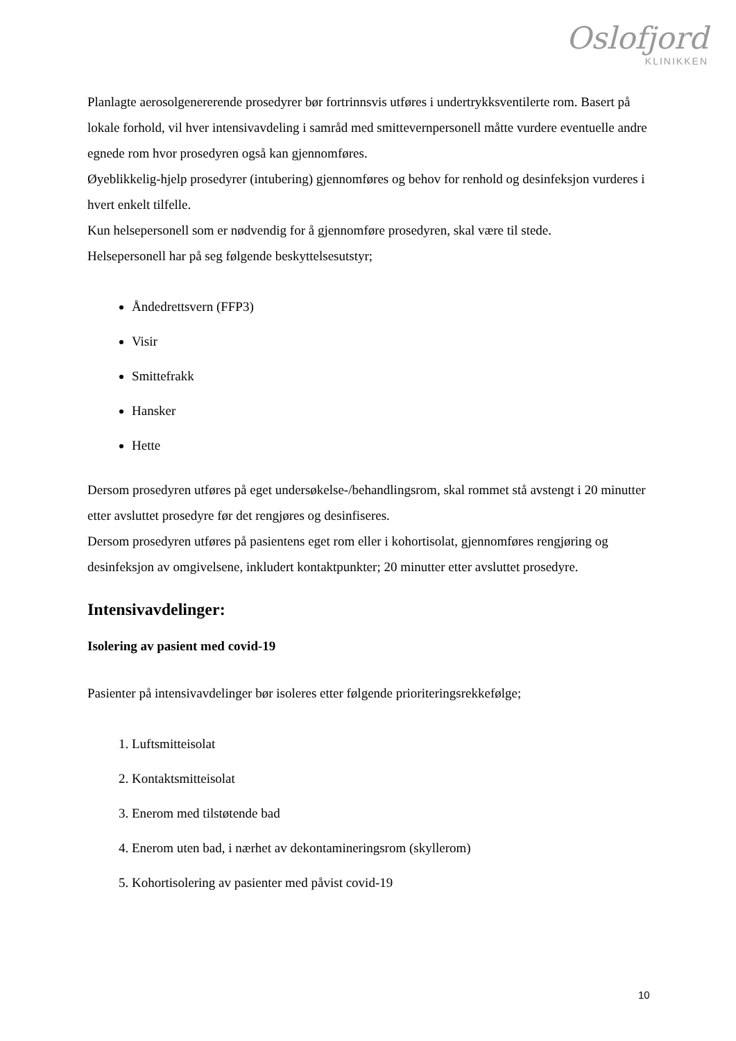Oslofjord
KLINIKKEN
Planlagte aerosolgenererende prosedyrer bør fortrinnsvis utføres i undertrykksventilerte rom. Basert på lokale forhold, vil hver intensivavdeling i samråd med smittevernpersonell måtte vurdere eventuelle andre egnede rom hvor prosedyren også kan gjennomføres.
Øyeblikkelig-hjelp prosedyrer (intubering) gjennomføres og behov for renhold og desinfeksjon vurderes i hvert enkelt tilfelle.
Kun helsepersonell som er nødvendig for å gjennomføre prosedyren, skal være til stede.
Helsepersonell har på seg følgende beskyttelsesutstyr;
Åndedrettsvern (FFP3)
Visir
Smittefrakk
Hansker
Hette
Dersom prosedyren utføres på eget undersøkelse-/behandlingsrom, skal rommet stå avstengt i 20 minutter etter avsluttet prosedyre før det rengjøres og desinfiseres.
Dersom prosedyren utføres på pasientens eget rom eller i kohortisolat, gjennomføres rengjøring og desinfeksjon av omgivelsene, inkludert kontaktpunkter; 20 minutter etter avsluttet prosedyre.
Intensivavdelinger:
Isolering av pasient med covid-19
Pasienter på intensivavdelinger bør isoleres etter følgende prioriteringsrekkefølge;
1. Luftsmitteisolat
2. Kontaktsmitteisolat
3. Enerom med tilstøtende bad
4. Enerom uten bad, i nærhet av dekontamineringsrom (skyllerom)
5. Kohortisolering av pasienter med påvist covid-19
10